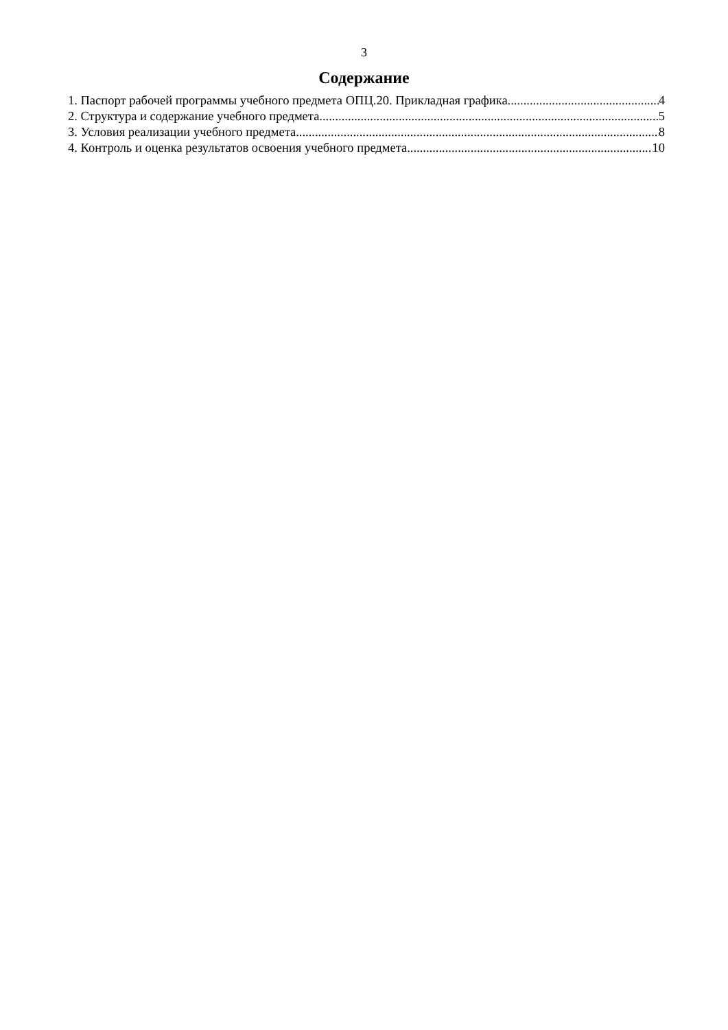3
Содержание
1. Паспорт рабочей программы учебного предмета ОПЦ.20. Прикладная графика 4
2. Структура и содержание учебного предмета 5
3. Условия реализации учебного предмета 8
4. Контроль и оценка результатов освоения учебного предмета 10